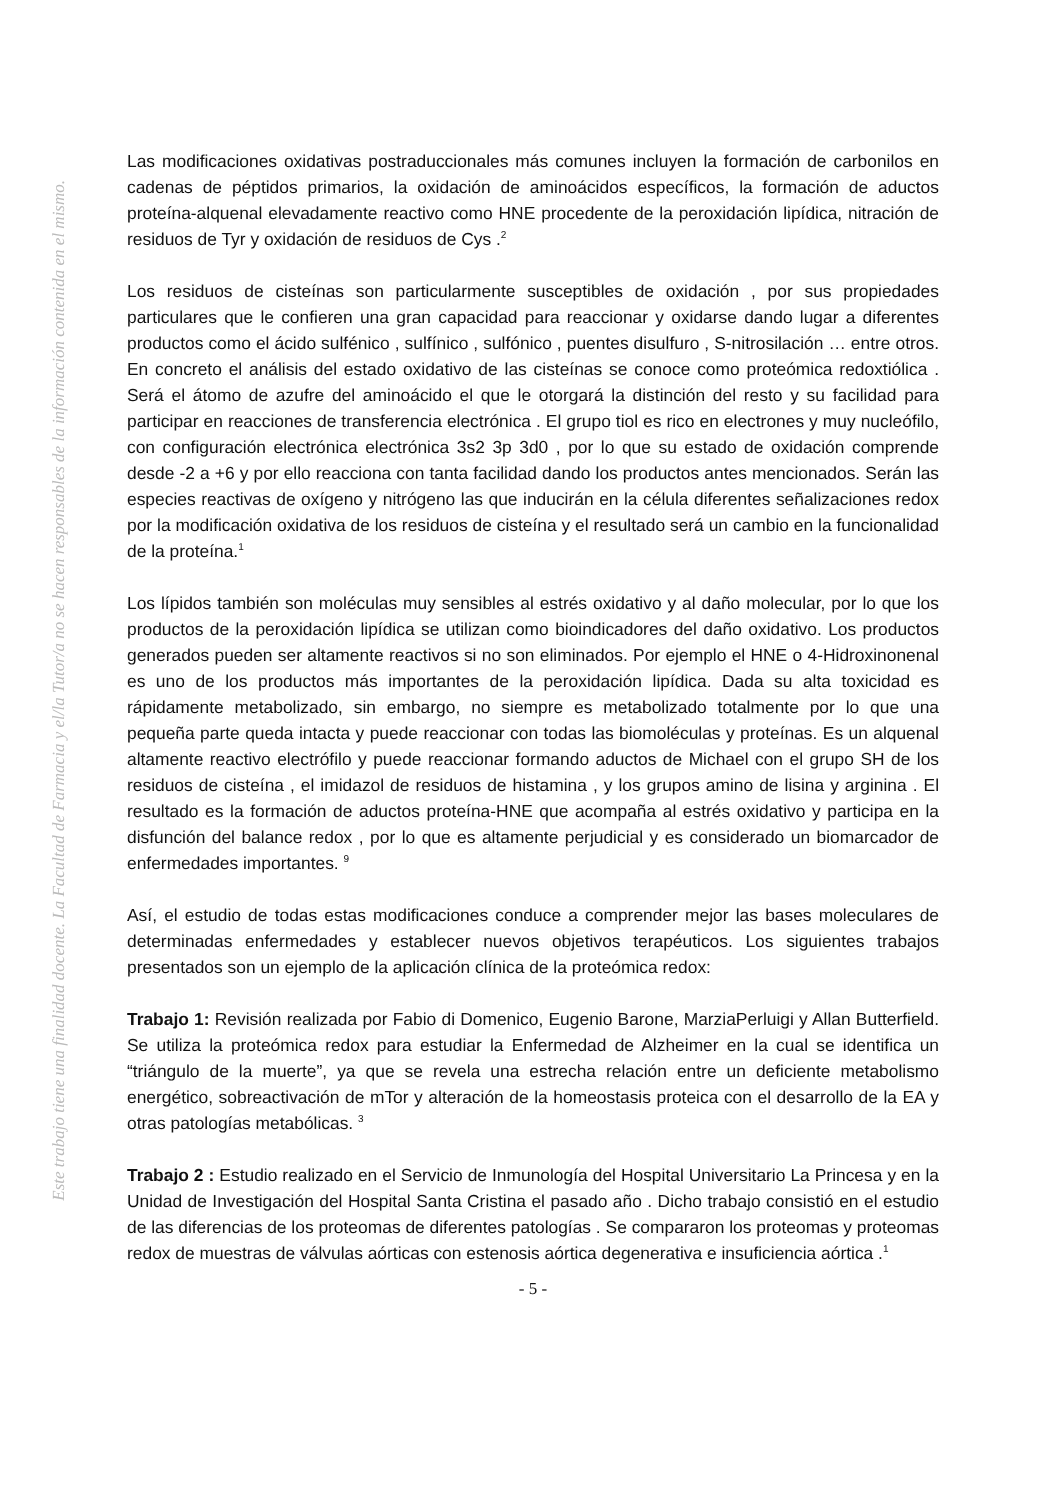Este trabajo tiene una finalidad docente. La Facultad de Farmacia y el/la Tutor/a no se hacen responsables de la información contenida en el mismo.
Las modificaciones oxidativas postraduccionales más comunes incluyen la formación de carbonilos en cadenas de péptidos primarios, la oxidación de aminoácidos específicos, la formación de aductos proteína-alquenal elevadamente reactivo como HNE procedente de la peroxidación lipídica, nitración de residuos de Tyr y oxidación de residuos de Cys .<sup>2</sup>
Los residuos de cisteínas son particularmente susceptibles de oxidación , por sus propiedades particulares que le confieren una gran capacidad para reaccionar y oxidarse dando lugar a diferentes productos como el ácido sulfénico , sulfínico , sulfónico , puentes disulfuro , S-nitrosilación … entre otros. En concreto el análisis del estado oxidativo de las cisteínas se conoce como proteómica redoxtiólica . Será el átomo de azufre del aminoácido el que le otorgará la distinción del resto y su facilidad para participar en reacciones de transferencia electrónica . El grupo tiol es rico en electrones y muy nucleófilo, con configuración electrónica electrónica 3s2 3p 3d0 , por lo que su estado de oxidación comprende desde -2 a +6 y por ello reacciona con tanta facilidad dando los productos antes mencionados. Serán las especies reactivas de oxígeno y nitrógeno las que inducirán en la célula diferentes señalizaciones redox por la modificación oxidativa de los residuos de cisteína y el resultado será un cambio en la funcionalidad de la proteína.<sup>1</sup>
Los lípidos también son moléculas muy sensibles al estrés oxidativo y al daño molecular, por lo que los productos de la peroxidación lipídica se utilizan como bioindicadores del daño oxidativo. Los productos generados pueden ser altamente reactivos si no son eliminados. Por ejemplo el HNE o 4-Hidroxinonenal es uno de los productos más importantes de la peroxidación lipídica. Dada su alta toxicidad es rápidamente metabolizado, sin embargo, no siempre es metabolizado totalmente por lo que una pequeña parte queda intacta y puede reaccionar con todas las biomoléculas y proteínas. Es un alquenal altamente reactivo electrófilo y puede reaccionar formando aductos de Michael con el grupo SH de los residuos de cisteína , el imidazol de residuos de histamina , y los grupos amino de lisina y arginina . El resultado es la formación de aductos proteína-HNE que acompaña al estrés oxidativo y participa en la disfunción del balance redox , por lo que es altamente perjudicial y es considerado un biomarcador de enfermedades importantes. <sup>9</sup>
Así, el estudio de todas estas modificaciones conduce a comprender mejor las bases moleculares de determinadas enfermedades y establecer nuevos objetivos terapéuticos. Los siguientes trabajos presentados son un ejemplo de la aplicación clínica de la proteómica redox:
Trabajo 1: Revisión realizada por Fabio di Domenico, Eugenio Barone, MarziaPerluigi y Allan Butterfield. Se utiliza la proteómica redox para estudiar la Enfermedad de Alzheimer en la cual se identifica un “triángulo de la muerte”, ya que se revela una estrecha relación entre un deficiente metabolismo energético, sobreactivación de mTor y alteración de la homeostasis proteica con el desarrollo de la EA y otras patologías metabólicas. <sup>3</sup>
Trabajo 2 : Estudio realizado en el Servicio de Inmunología del Hospital Universitario La Princesa y en la Unidad de Investigación del Hospital Santa Cristina el pasado año . Dicho trabajo consistió en el estudio de las diferencias de los proteomas de diferentes patologías . Se compararon los proteomas y proteomas redox de muestras de válvulas aórticas con estenosis aórtica degenerativa e insuficiencia aórtica .<sup>1</sup>
- 5 -